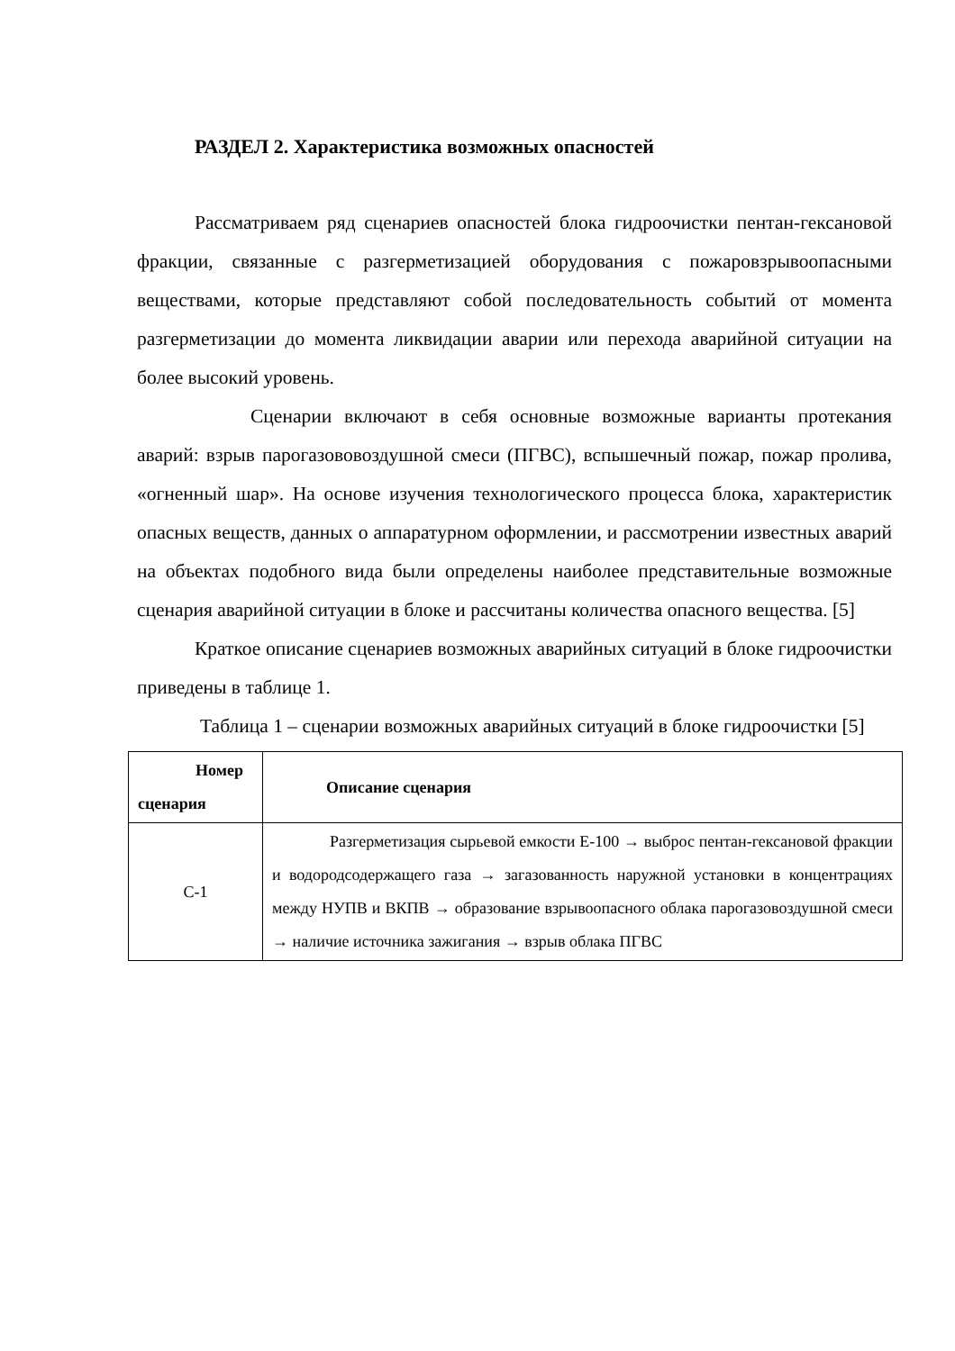РАЗДЕЛ 2. Характеристика возможных опасностей
Рассматриваем ряд сценариев опасностей блока гидроочистки пентан-гексановой фракции, связанные с разгерметизацией оборудования с пожаровзрывоопасными веществами, которые представляют собой последовательность событий от момента разгерметизации до момента ликвидации аварии или перехода аварийной ситуации на более высокий уровень.
Сценарии включают в себя основные возможные варианты протекания аварий: взрыв парогазововоздушной смеси (ПГВС), вспышечный пожар, пожар пролива, «огненный шар». На основе изучения технологического процесса блока, характеристик опасных веществ, данных о аппаратурном оформлении, и рассмотрении известных аварий на объектах подобного вида были определены наиболее представительные возможные сценария аварийной ситуации в блоке и рассчитаны количества опасного вещества. [5]
Краткое описание сценариев возможных аварийных ситуаций в блоке гидроочистки приведены в таблице 1.
Таблица 1 – сценарии возможных аварийных ситуаций в блоке гидроочистки [5]
| Номер сценария | Описание сценария |
| --- | --- |
| С-1 | Разгерметизация сырьевой емкости Е-100 → выброс пентан-гексановой фракции и водородсодержащего газа → загазованность наружной установки в концентрациях между НУПВ и ВКПВ → образование взрывоопасного облака парогазовоздушной смеси → наличие источника зажигания → взрыв облака ПГВС |